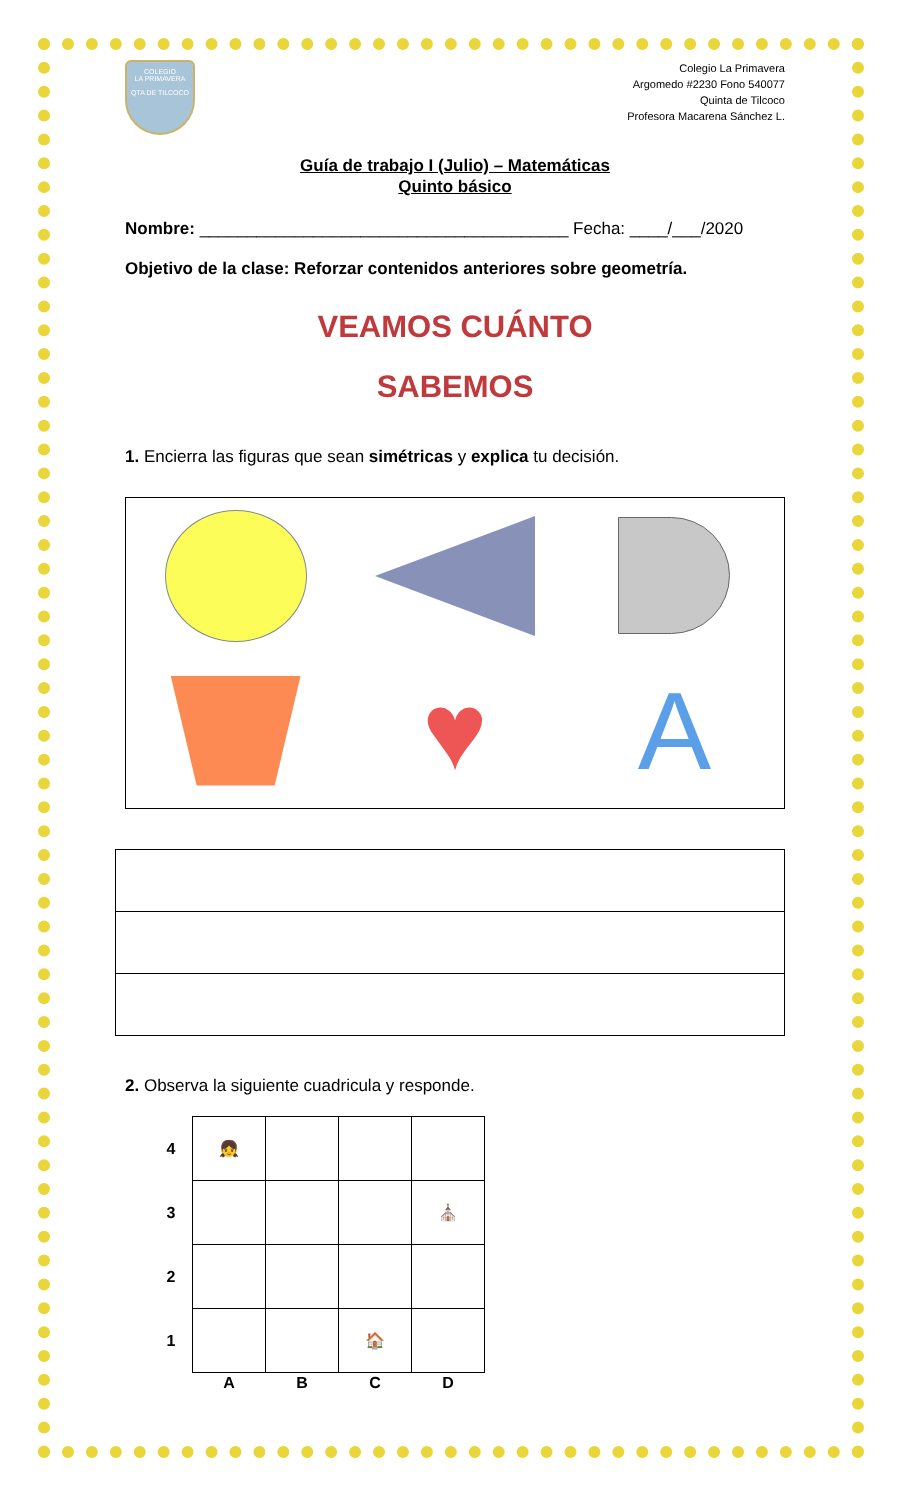COLEGIO
LA PRIMAVERA
QTA DE TILCOCO
Colegio La Primavera
Argomedo #2230 Fono 540077
Quinta de Tilcoco
Profesora Macarena Sánchez L.
Guía de trabajo I (Julio) – Matemáticas
Quinto básico
Nombre: _______________________________________ Fecha: ____/___/2020
Objetivo de la clase: Reforzar contenidos anteriores sobre geometría.
VEAMOS CUÁNTO
SABEMOS
1. Encierra las figuras que sean simétricas y explica tu decisión.
♥
A
2. Observa la siguiente cuadricula y responde.
| 4 | 👧 | | | |
| 3 | | | | ⛪ |
| 2 | | | | |
| 1 | | | 🏠 | |
| | A | B | C | D |